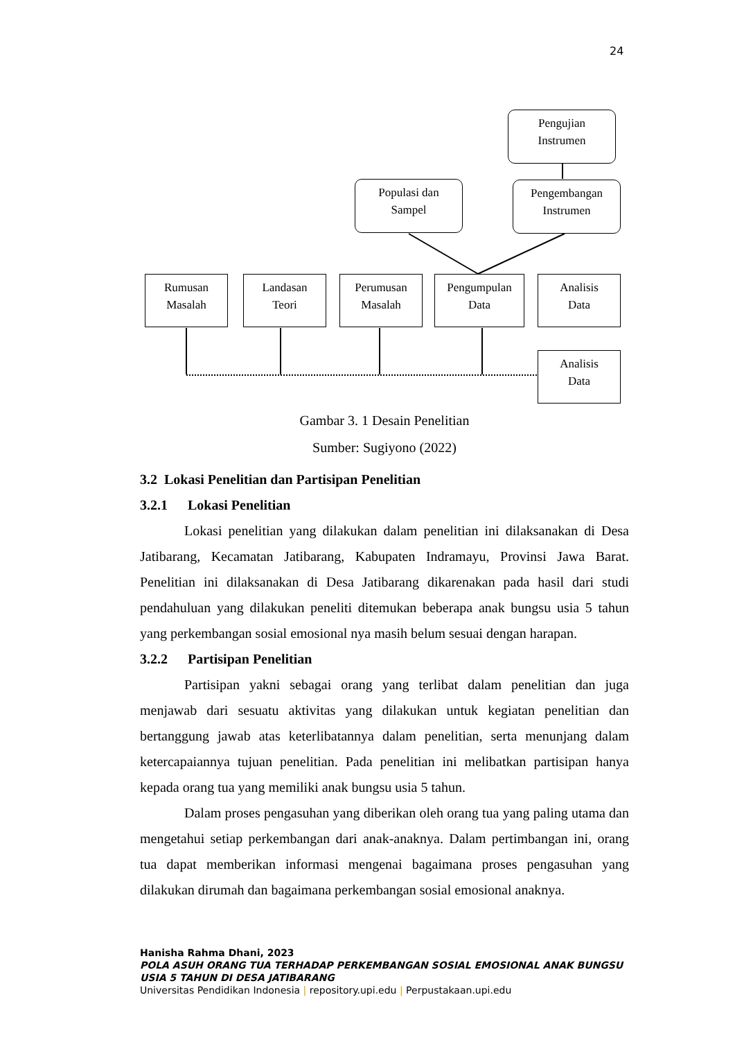24
Pengujian
Instrumen
Populasi dan
Sampel
Pengembangan
Instrumen
Rumusan
Masalah
Landasan
Teori
Perumusan
Masalah
Pengumpulan
Data
Analisis
Data
Analisis
Data
Gambar 3. 1 Desain Penelitian
Sumber: Sugiyono (2022)
3.2 Lokasi Penelitian dan Partisipan Penelitian
3.2.1 Lokasi Penelitian
Lokasi penelitian yang dilakukan dalam penelitian ini dilaksanakan di Desa Jatibarang, Kecamatan Jatibarang, Kabupaten Indramayu, Provinsi Jawa Barat. Penelitian ini dilaksanakan di Desa Jatibarang dikarenakan pada hasil dari studi pendahuluan yang dilakukan peneliti ditemukan beberapa anak bungsu usia 5 tahun yang perkembangan sosial emosional nya masih belum sesuai dengan harapan.
3.2.2 Partisipan Penelitian
Partisipan yakni sebagai orang yang terlibat dalam penelitian dan juga menjawab dari sesuatu aktivitas yang dilakukan untuk kegiatan penelitian dan bertanggung jawab atas keterlibatannya dalam penelitian, serta menunjang dalam ketercapaiannya tujuan penelitian. Pada penelitian ini melibatkan partisipan hanya kepada orang tua yang memiliki anak bungsu usia 5 tahun.
Dalam proses pengasuhan yang diberikan oleh orang tua yang paling utama dan mengetahui setiap perkembangan dari anak-anaknya. Dalam pertimbangan ini, orang tua dapat memberikan informasi mengenai bagaimana proses pengasuhan yang dilakukan dirumah dan bagaimana perkembangan sosial emosional anaknya.
Hanisha Rahma Dhani, 2023
POLA ASUH ORANG TUA TERHADAP PERKEMBANGAN SOSIAL EMOSIONAL ANAK BUNGSU USIA 5 TAHUN DI DESA JATIBARANG
Universitas Pendidikan Indonesia | repository.upi.edu | Perpustakaan.upi.edu